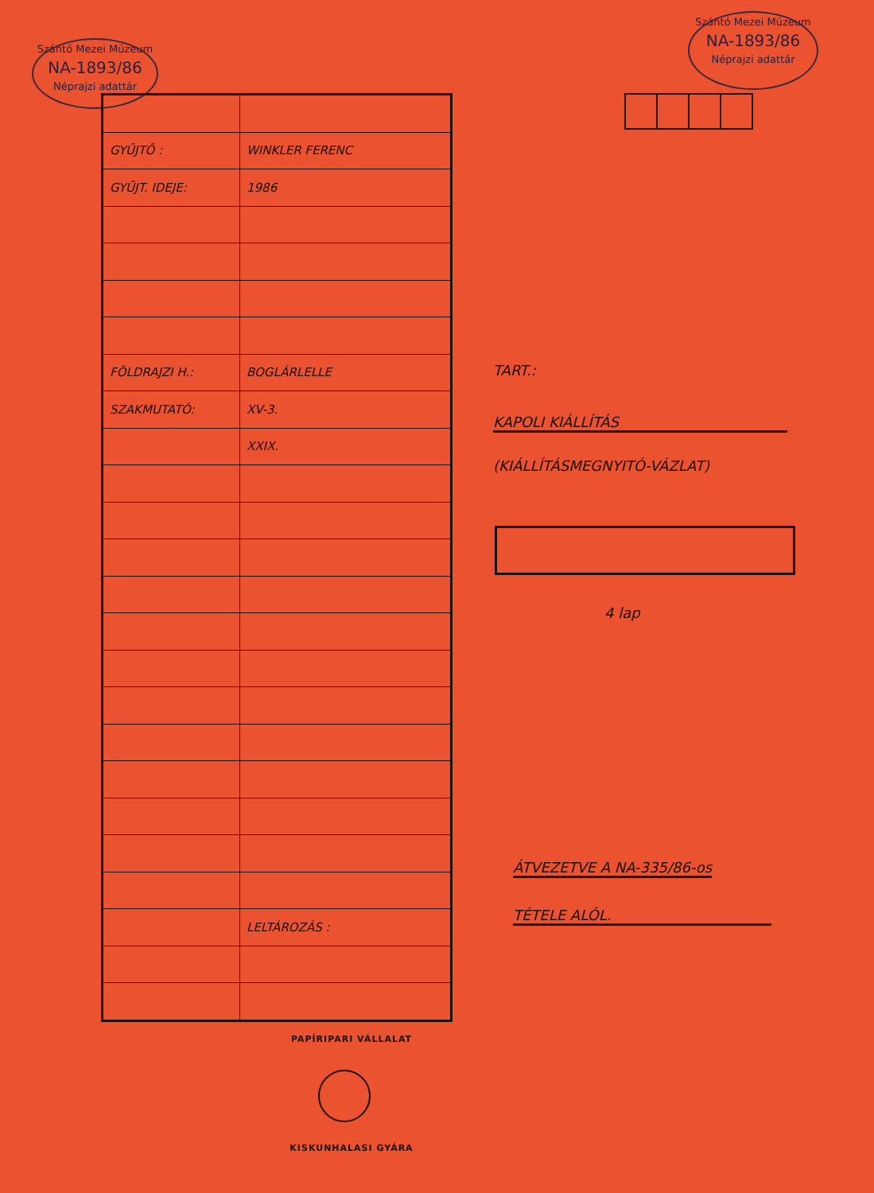Szántó Mezei Múzeum
NA-1893/86
Néprajzi adattár
Szántó Mezei Múzeum
NA-1893/86
Néprajzi adattár
| GYŰJTŐ : | WINKLER FERENC |
| GYŰJT. IDEJE: | 1986 |
| FÖLDRAJZI H.: | BOGLÁRLELLE |
| SZAKMUTATÓ: | XV-3. |
| | XXIX. |
| | LELTÁROZÁS : |
TART.:
KAPOLI KIÁLLÍTÁS
(KIÁLLÍTÁSMEGNYITÓ-VÁZLAT)
4 lap
ÁTVEZETVE A NA-335/86-os
TÉTELE ALÓL.
PAPÍRIPARI VÁLLALAT
KISKUNHALASI GYÁRA